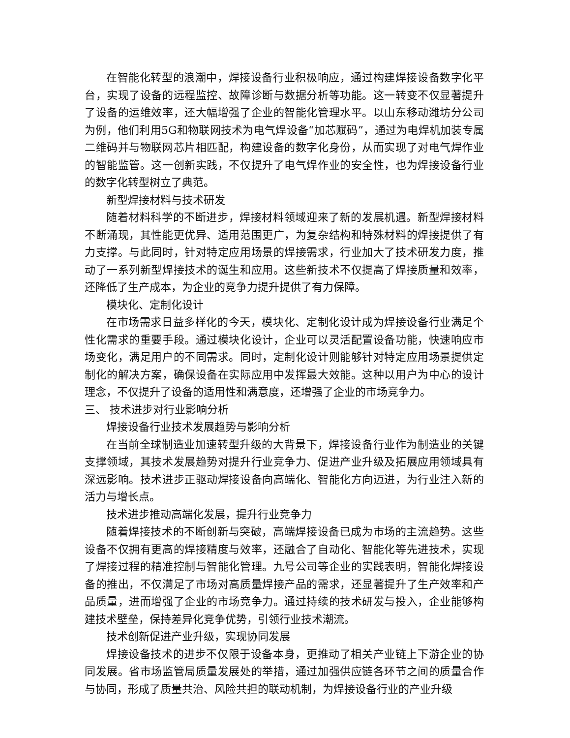在智能化转型的浪潮中，焊接设备行业积极响应，通过构建焊接设备数字化平台，实现了设备的远程监控、故障诊断与数据分析等功能。这一转变不仅显著提升了设备的运维效率，还大幅增强了企业的智能化管理水平。以山东移动潍坊分公司为例，他们利用5G和物联网技术为电气焊设备“加芯赋码”，通过为电焊机加装专属二维码并与物联网芯片相匹配，构建设备的数字化身份，从而实现了对电气焊作业的智能监管。这一创新实践，不仅提升了电气焊作业的安全性，也为焊接设备行业的数字化转型树立了典范。
新型焊接材料与技术研发
随着材料科学的不断进步，焊接材料领域迎来了新的发展机遇。新型焊接材料不断涌现，其性能更优异、适用范围更广，为复杂结构和特殊材料的焊接提供了有力支撑。与此同时，针对特定应用场景的焊接需求，行业加大了技术研发力度，推动了一系列新型焊接技术的诞生和应用。这些新技术不仅提高了焊接质量和效率，还降低了生产成本，为企业的竞争力提升提供了有力保障。
模块化、定制化设计
在市场需求日益多样化的今天，模块化、定制化设计成为焊接设备行业满足个性化需求的重要手段。通过模块化设计，企业可以灵活配置设备功能，快速响应市场变化，满足用户的不同需求。同时，定制化设计则能够针对特定应用场景提供定制化的解决方案，确保设备在实际应用中发挥最大效能。这种以用户为中心的设计理念，不仅提升了设备的适用性和满意度，还增强了企业的市场竞争力。
三、 技术进步对行业影响分析
焊接设备行业技术发展趋势与影响分析
在当前全球制造业加速转型升级的大背景下，焊接设备行业作为制造业的关键支撑领域，其技术发展趋势对提升行业竞争力、促进产业升级及拓展应用领域具有深远影响。技术进步正驱动焊接设备向高端化、智能化方向迈进，为行业注入新的活力与增长点。
技术进步推动高端化发展，提升行业竞争力
随着焊接技术的不断创新与突破，高端焊接设备已成为市场的主流趋势。这些设备不仅拥有更高的焊接精度与效率，还融合了自动化、智能化等先进技术，实现了焊接过程的精准控制与智能化管理。九号公司等企业的实践表明，智能化焊接设备的推出，不仅满足了市场对高质量焊接产品的需求，还显著提升了生产效率和产品质量，进而增强了企业的市场竞争力。通过持续的技术研发与投入，企业能够构建技术壁垒，保持差异化竞争优势，引领行业技术潮流。
技术创新促进产业升级，实现协同发展
焊接设备技术的进步不仅限于设备本身，更推动了相关产业链上下游企业的协同发展。省市场监管局质量发展处的举措，通过加强供应链各环节之间的质量合作与协同，形成了质量共治、风险共担的联动机制，为焊接设备行业的产业升级